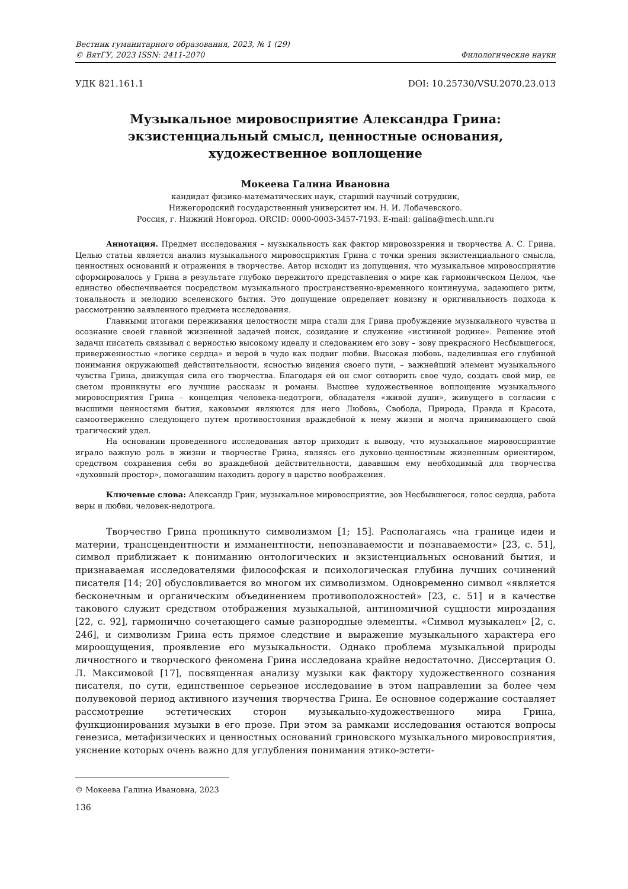Вестник гуманитарного образования, 2023, № 1 (29)
© ВятГУ, 2023 ISSN: 2411-2070 Филологические науки
УДК 821.161.1 DOI: 10.25730/VSU.2070.23.013
Музыкальное мировосприятие Александра Грина:
экзистенциальный смысл, ценностные основания,
художественное воплощение
Мокеева Галина Ивановна
кандидат физико-математических наук, старший научный сотрудник,
Нижегородский государственный университет им. Н. И. Лобачевского.
Россия, г. Нижний Новгород. ORCID: 0000-0003-3457-7193. E-mail: galina@mech.unn.ru
Аннотация. Предмет исследования – музыкальность как фактор мировоззрения и творчества А. С. Грина. Целью статьи является анализ музыкального мировосприятия Грина с точки зрения экзистенциального смысла, ценностных оснований и отражения в творчестве. Автор исходит из допущения, что музыкальное мировосприятие сформировалось у Грина в результате глубоко пережитого представления о мире как гармоническом Целом, чье единство обеспечивается посредством музыкального пространственно-временного континуума, задающего ритм, тональность и мелодию вселенского бытия. Это допущение определяет новизну и оригинальность подхода к рассмотрению заявленного предмета исследования.
Главными итогами переживания целостности мира стали для Грина пробуждение музыкального чувства и осознание своей главной жизненной задачей поиск, созидание и служение «истинной родине». Решение этой задачи писатель связывал с верностью высокому идеалу и следованием его зову – зову прекрасного Несбывшегося, приверженностью «логике сердца» и верой в чудо как подвиг любви. Высокая любовь, наделившая его глубиной понимания окружающей действительности, ясностью видения своего пути, – важнейший элемент музыкального чувства Грина, движущая сила его творчества. Благодаря ей он смог сотворить свое чудо, создать свой мир, ее светом проникнуты его лучшие рассказы и романы. Высшее художественное воплощение музыкального мировосприятия Грина – концепция человека-недотроги, обладателя «живой души», живущего в согласии с высшими ценностями бытия, каковыми являются для него Любовь, Свобода, Природа, Правда и Красота, самоотверженно следующего путем противостояния враждебной к нему жизни и молча принимающего свой трагический удел.
На основании проведенного исследования автор приходит к выводу, что музыкальное мировосприятие играло важную роль в жизни и творчестве Грина, являясь его духовно-ценностным жизненным ориентиром, средством сохранения себя во враждебной действительности, дававшим ему необходимый для творчества «духовный простор», помогавшим находить дорогу в царство воображения.
Ключевые слова: Александр Грин, музыкальное мировосприятие, зов Несбывшегося, голос сердца, работа веры и любви, человек-недотрога.
Творчество Грина проникнуто символизмом [1; 15]. Располагаясь «на границе идеи и материи, трансцендентности и имманентности, непознаваемости и познаваемости» [23, с. 51], символ приближает к пониманию онтологических и экзистенциальных оснований бытия, и признаваемая исследователями философская и психологическая глубина лучших сочинений писателя [14; 20] обусловливается во многом их символизмом. Одновременно символ «является бесконечным и органическим объединением противоположностей» [23, с. 51] и в качестве такового служит средством отображения музыкальной, антиномичной сущности мироздания [22, с. 92], гармонично сочетающего самые разнородные элементы. «Символ музыкален» [2, с. 246], и символизм Грина есть прямое следствие и выражение музыкального характера его мироощущения, проявление его музыкальности. Однако проблема музыкальной природы личностного и творческого феномена Грина исследована крайне недостаточно. Диссертация О. Л. Максимовой [17], посвященная анализу музыки как фактору художественного сознания писателя, по сути, единственное серьезное исследование в этом направлении за более чем полувековой период активного изучения творчества Грина. Ее основное содержание составляет рассмотрение эстетических сторон музыкально-художественного мира Грина, функционирования музыки в его прозе. При этом за рамками исследования остаются вопросы генезиса, метафизических и ценностных оснований гриновского музыкального мировосприятия, уяснение которых очень важно для углубления понимания этико-эстети-
© Мокеева Галина Ивановна, 2023
136